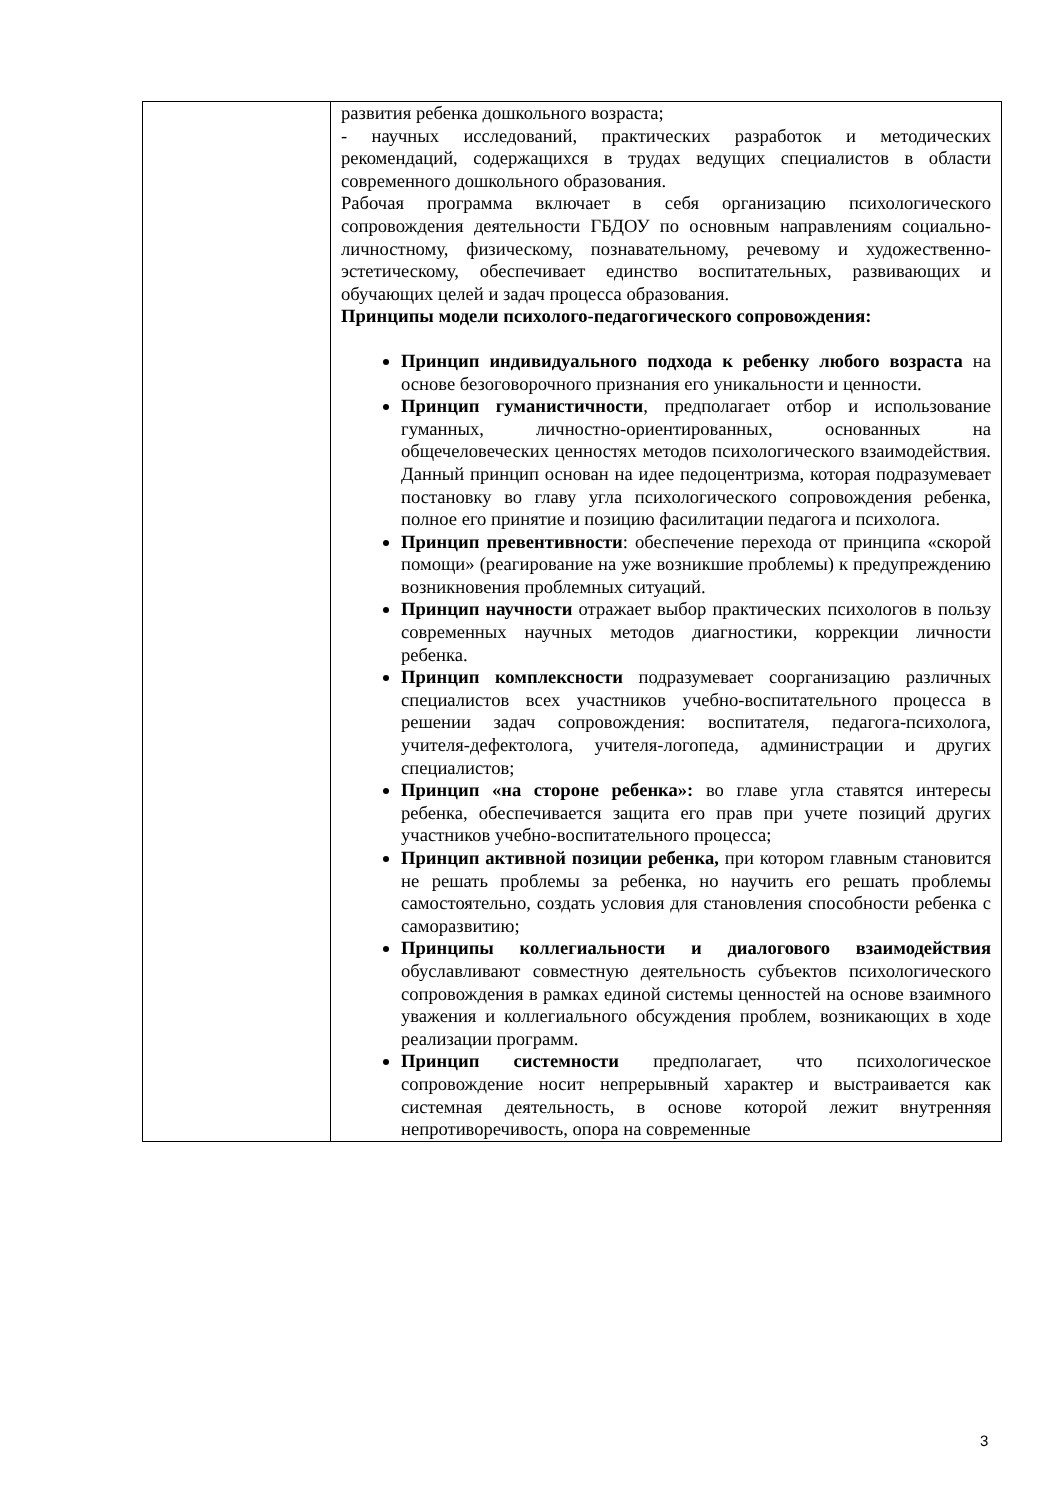| | развития ребенка дошкольного возраста; - научных исследований, практических разработок и методических рекомендаций, содержащихся в трудах ведущих специалистов в области современного дошкольного образования. Рабочая программа включает в себя организацию психологического сопровождения деятельности ГБДОУ по основным направлениям социально-личностному, физическому, познавательному, речевому и художественно-эстетическому, обеспечивает единство воспитательных, развивающих и обучающих целей и задач процесса образования. Принципы модели психолого-педагогического сопровождения: Принцип индивидуального подхода к ребенку любого возраста на основе безоговорочного признания его уникальности и ценности. Принцип гуманистичности , предполагает отбор и использование гуманных, личностно-ориентированных, основанных на общечеловеческих ценностях методов психологического взаимодействия. Данный принцип основан на идее педоцентризма, которая подразумевает постановку во главу угла психологического сопровождения ребенка, полное его принятие и позицию фасилитации педагога и психолога. Принцип превентивности : обеспечение перехода от принципа «скорой помощи» (реагирование на уже возникшие проблемы) к предупреждению возникновения проблемных ситуаций. Принцип научности отражает выбор практических психологов в пользу современных научных методов диагностики, коррекции личности ребенка. Принцип комплексности подразумевает соорганизацию различных специалистов всех участников учебно-воспитательного процесса в решении задач сопровождения: воспитателя, педагога-психолога, учителя-дефектолога, учителя-логопеда, администрации и других специалистов; Принцип «на стороне ребенка»: во главе угла ставятся интересы ребенка, обеспечивается защита его прав при учете позиций других участников учебно-воспитательного процесса; Принцип активной позиции ребенка, при котором главным становится не решать проблемы за ребенка, но научить его решать проблемы самостоятельно, создать условия для становления способности ребенка с саморазвитию; Принципы коллегиальности и диалогового взаимодействия обуславливают совместную деятельность субъектов психологического сопровождения в рамках единой системы ценностей на основе взаимного уважения и коллегиального обсуждения проблем, возникающих в ходе реализации программ. Принцип системности предполагает, что психологическое сопровождение носит непрерывный характер и выстраивается как системная деятельность, в основе которой лежит внутренняя непротиворечивость, опора на современные |
3